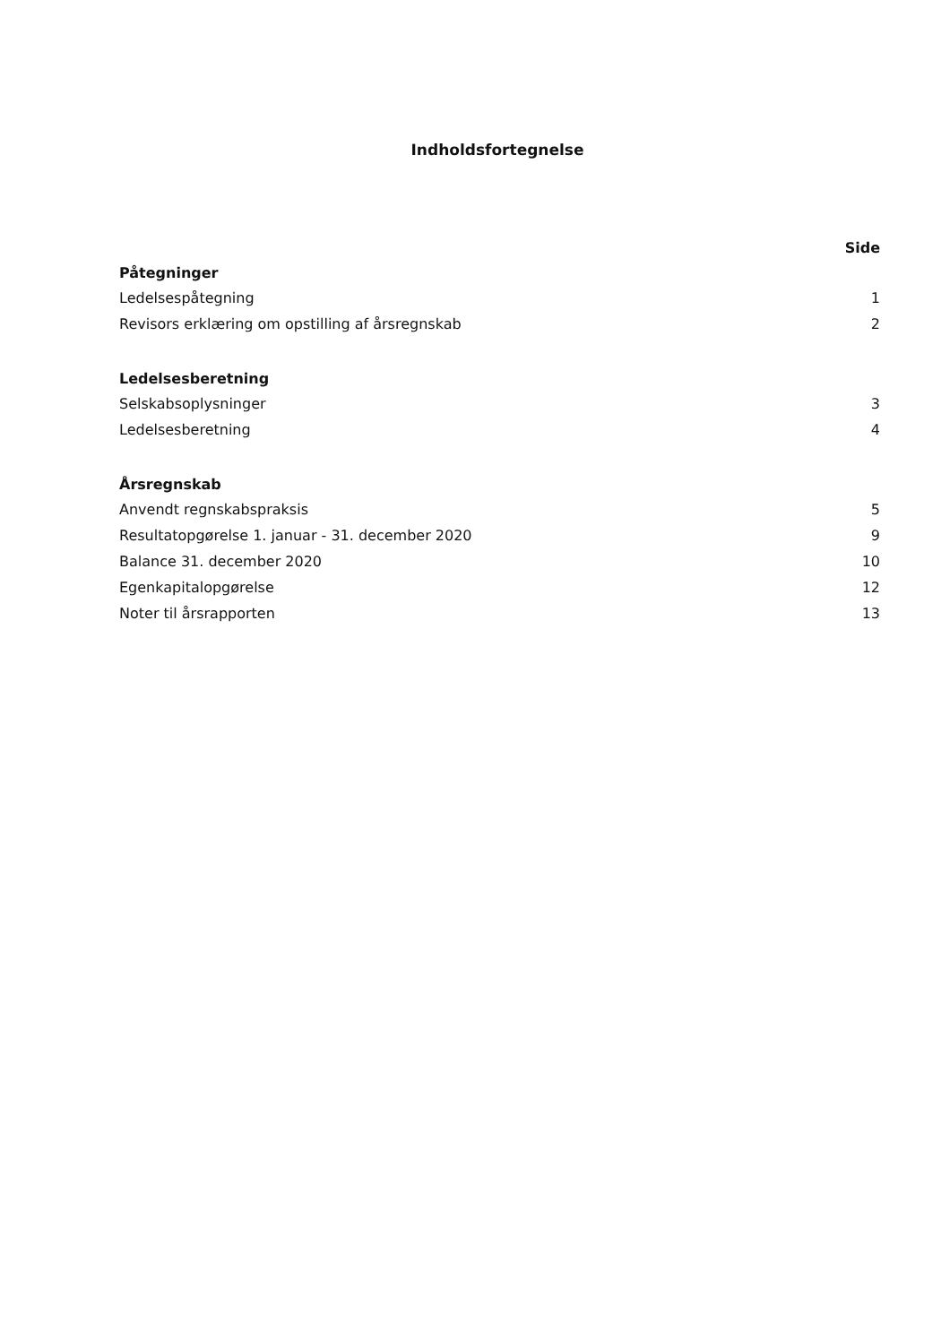Indholdsfortegnelse
Side
Påtegninger
Ledelsespåtegning 1
Revisors erklæring om opstilling af årsregnskab 2
Ledelsesberetning
Selskabsoplysninger 3
Ledelsesberetning 4
Årsregnskab
Anvendt regnskabspraksis 5
Resultatopgørelse 1. januar - 31. december 2020 9
Balance 31. december 2020 10
Egenkapitalopgørelse 12
Noter til årsrapporten 13